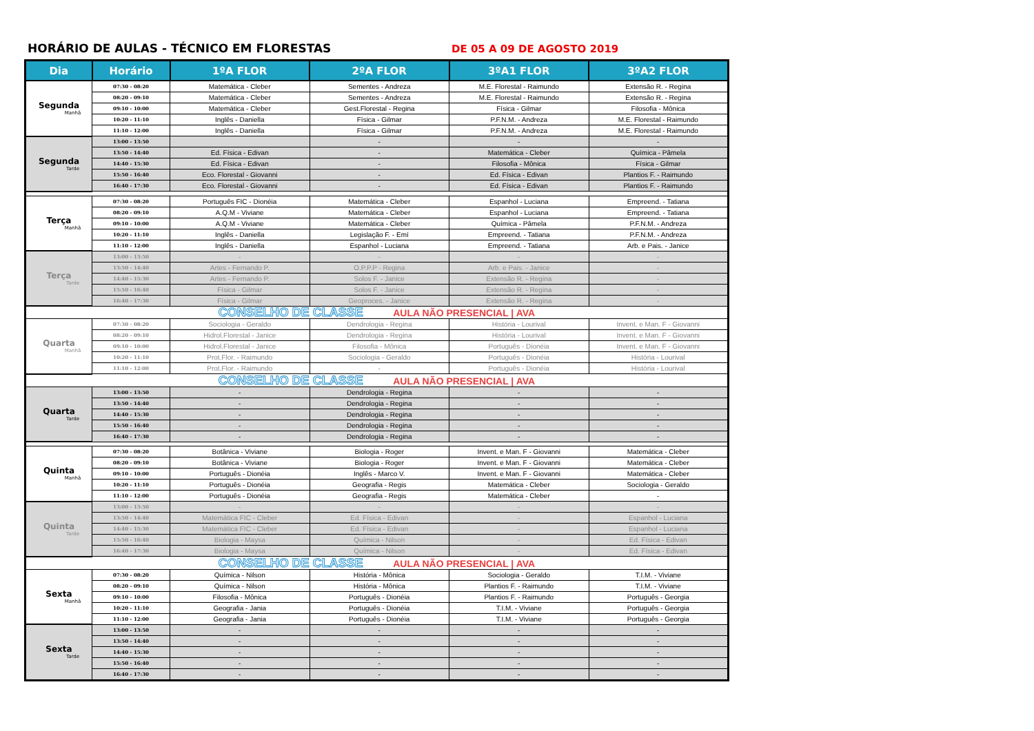HORÁRIO DE AULAS - TÉCNICO EM FLORESTAS DE 05 A 09 DE AGOSTO 2019
| Dia | Horário | 1ºA FLOR | 2ºA FLOR | 3ºA1 FLOR | 3ºA2 FLOR |
| --- | --- | --- | --- | --- | --- |
| Segunda Manhã | 07:30 - 08:20 | Matemática - Cleber | Sementes - Andreza | M.E. Florestal - Raimundo | Extensão R. - Regina |
| | 08:20 - 09:10 | Matemática - Cleber | Sementes - Andreza | M.E. Florestal - Raimundo | Extensão R. - Regina |
| | 09:10 - 10:00 | Matemática - Cleber | Gest.Florestal - Regina | Física - Gilmar | Filosofia - Mônica |
| | 10:20 - 11:10 | Inglês - Daniella | Física - Gilmar | P.F.N.M. - Andreza | M.E. Florestal - Raimundo |
| | 11:10 - 12:00 | Inglês - Daniella | Física - Gilmar | P.F.N.M. - Andreza | M.E. Florestal - Raimundo |
| Segunda Tarde | 13:00 - 13:50 | | - | - | - |
| | 13:50 - 14:40 | Ed. Física - Edivan | - | Matemática - Cleber | Química - Pâmela |
| | 14:40 - 15:30 | Ed. Física - Edivan | - | Filosofia - Mônica | Física - Gilmar |
| | 15:50 - 16:40 | Eco. Florestal - Giovanni | - | Ed. Física - Edivan | Plantios F. - Raimundo |
| | 16:40 - 17:30 | Eco. Florestal - Giovanni | - | Ed. Física - Edivan | Plantios F. - Raimundo |
| Terça Manhã | 07:30 - 08:20 | Português FIC - Dionéia | Matemática - Cleber | Espanhol - Luciana | Empreend. - Tatiana |
| | 08:20 - 09:10 | A.Q.M - Viviane | Matemática - Cleber | Espanhol - Luciana | Empreend. - Tatiana |
| | 09:10 - 10:00 | A.Q.M - Viviane | Matemática - Cleber | Química - Pâmela | P.F.N.M. - Andreza |
| | 10:20 - 11:10 | Inglês - Daniella | Legislação F. - Emí | Empreend. - Tatiana | P.F.N.M. - Andreza |
| | 11:10 - 12:00 | Inglês - Daniella | Espanhol - Luciana | Empreend. - Tatiana | Arb. e Pais. - Janice |
| Terça Tarde | 13:00 - 13:50 | - | - | - | - |
| | 13:50 - 14:40 | Artes - Fernando P. | O.P.P.P - Regina | Arb. e Pais. - Janice | - |
| | 14:40 - 15:30 | Artes - Fernando P. | Solos F. - Janice | Extensão R. - Regina | - |
| | 15:50 - 16:40 | Física - Gilmar | Solos F. - Janice | Extensão R. - Regina | - |
| | 16:40 - 17:30 | Física - Gilmar | Geoproces. - Janice | Extensão R. - Regina | - |
| CONSELHO DE CLASSE AULA NÃO PRESENCIAL / AVA | | | | | |
| Quarta Manhã | 07:30 - 08:20 | Sociologia - Geraldo | Dendrologia - Regina | História - Lourival | Invent. e Man. F - Giovanni |
| | 08:20 - 09:10 | Hidrol.Florestal - Janice | Dendrologia - Regina | História - Lourival | Invent. e Man. F - Giovanni |
| | 09:10 - 10:00 | Hidrol.Florestal - Janice | Filosofia - Mônica | Português - Dionéia | Invent. e Man. F - Giovanni |
| | 10:20 - 11:10 | Prot.Flor. - Raimundo | Sociologia - Geraldo | Português - Dionéia | História - Lourival |
| | 11:10 - 12:00 | Prot.Flor. - Raimundo | - | Português - Dionéia | História - Lourival |
| CONSELHO DE CLASSE AULA NÃO PRESENCIAL / AVA | | | | | |
| Quarta Tarde | 13:00 - 13:50 | - | Dendrologia - Regina | - | - |
| | 13:50 - 14:40 | - | Dendrologia - Regina | - | - |
| | 14:40 - 15:30 | - | Dendrologia - Regina | - | - |
| | 15:50 - 16:40 | - | Dendrologia - Regina | - | - |
| | 16:40 - 17:30 | - | Dendrologia - Regina | - | - |
| Quinta Manhã | 07:30 - 08:20 | Botânica - Viviane | Biologia - Roger | Invent. e Man. F - Giovanni | Matemática - Cleber |
| | 08:20 - 09:10 | Botânica - Viviane | Biologia - Roger | Invent. e Man. F - Giovanni | Matemática - Cleber |
| | 09:10 - 10:00 | Português - Dionéia | Inglês - Marco V. | Invent. e Man. F - Giovanni | Matemática - Cleber |
| | 10:20 - 11:10 | Português - Dionéia | Geografia - Regis | Matemática - Cleber | Sociologia - Geraldo |
| | 11:10 - 12:00 | Português - Dionéia | Geografia - Regis | Matemática - Cleber | - |
| Quinta Tarde | 13:00 - 13:50 | - | - | - | - |
| | 13:50 - 14:40 | Matemática FIC - Cleber | Ed. Física - Edivan | - | Espanhol - Luciana |
| | 14:40 - 15:30 | Matemática FIC - Cleber | Ed. Física - Edivan | - | Espanhol - Luciana |
| | 15:50 - 16:40 | Biologia - Maysa | Química - Nilson | - | Ed. Física - Edivan |
| | 16:40 - 17:30 | Biologia - Maysa | Química - Nilson | - | Ed. Física - Edivan |
| CONSELHO DE CLASSE AULA NÃO PRESENCIAL / AVA | | | | | |
| Sexta Manhã | 07:30 - 08:20 | Química - Nilson | História - Mônica | Sociologia - Geraldo | T.I.M. - Viviane |
| | 08:20 - 09:10 | Química - Nilson | História - Mônica | Plantios F. - Raimundo | T.I.M. - Viviane |
| | 09:10 - 10:00 | Filosofia - Mônica | Português - Dionéia | Plantios F. - Raimundo | Português - Georgia |
| | 10:20 - 11:10 | Geografia - Jania | Português - Dionéia | T.I.M. - Viviane | Português - Georgia |
| | 11:10 - 12:00 | Geografia - Jania | Português - Dionéia | T.I.M. - Viviane | Português - Georgia |
| Sexta Tarde | 13:00 - 13:50 | - | - | - | - |
| | 13:50 - 14:40 | - | - | - | - |
| | 14:40 - 15:30 | - | - | - | - |
| | 15:50 - 16:40 | - | - | - | - |
| | 16:40 - 17:30 | - | - | - | - |